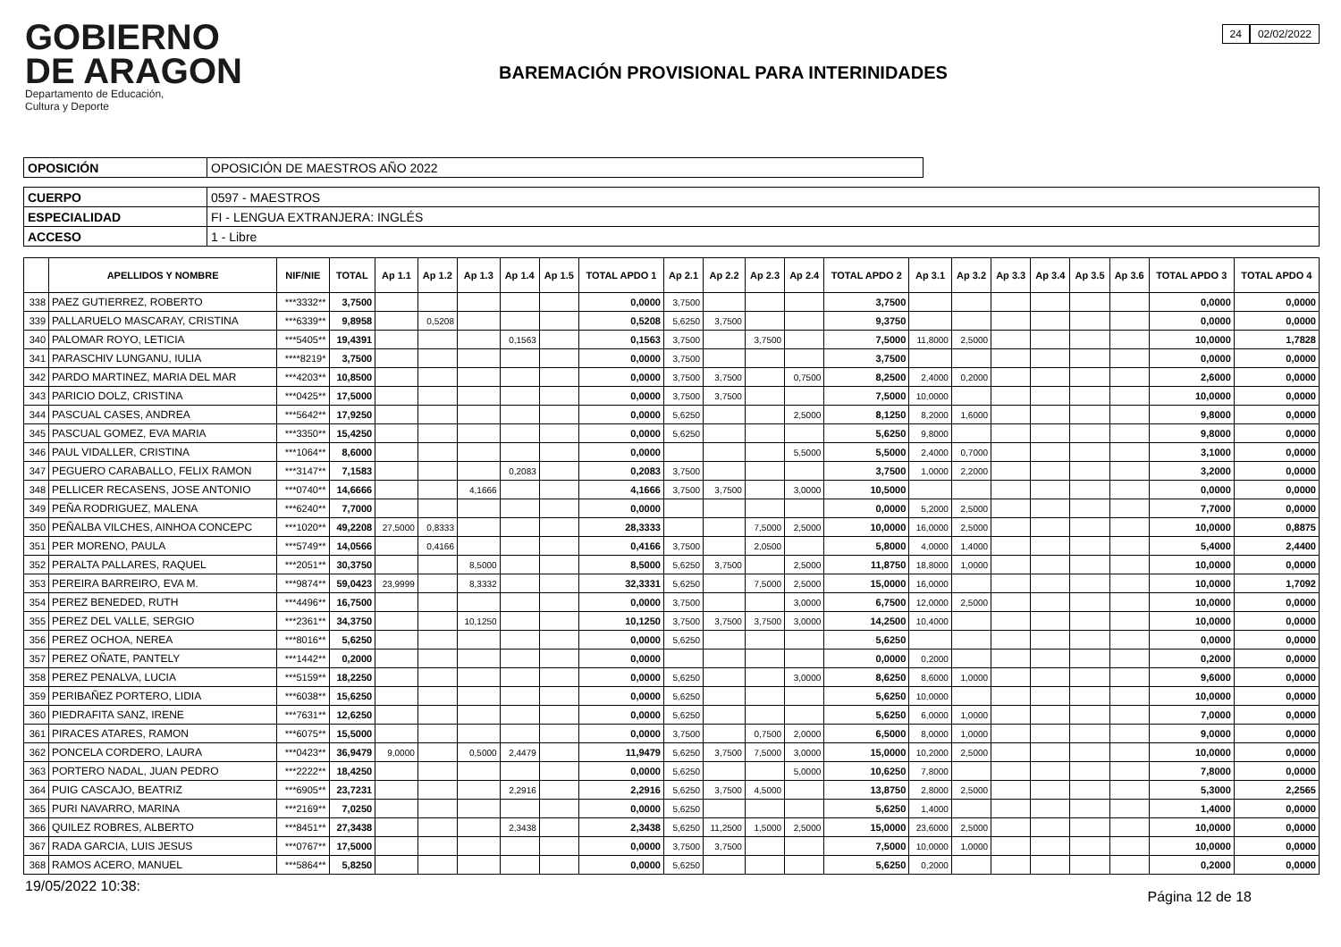GOBIERNO
DE ARAGON
Departamento de Educación,
Cultura y Deporte
BAREMACIÓN PROVISIONAL PARA INTERINIDADES
24 02/02/2022
| OPOSICIÓN | OPOSICIÓN DE MAESTROS AÑO 2022 |
| CUERPO | 0597 - MAESTROS |
| ESPECIALIDAD | FI - LENGUA EXTRANJERA: INGLÉS |
| ACCESO | 1 - Libre |
| | APELLIDOS Y NOMBRE | NIF/NIE | TOTAL | Ap 1.1 | Ap 1.2 | Ap 1.3 | Ap 1.4 | Ap 1.5 | TOTAL APDO 1 | Ap 2.1 | Ap 2.2 | Ap 2.3 | Ap 2.4 | TOTAL APDO 2 | Ap 3.1 | Ap 3.2 | Ap 3.3 | Ap 3.4 | Ap 3.5 | Ap 3.6 | TOTAL APDO 3 | TOTAL APDO 4 |
| --- | --- | --- | --- | --- | --- | --- | --- | --- | --- | --- | --- | --- | --- | --- | --- | --- | --- | --- | --- | --- | --- | --- |
| 338 | PAEZ GUTIERREZ, ROBERTO | ***3332** | 3,7500 | | | | | | 0,0000 | 3,7500 | | | | 3,7500 | | | | | | | 0,0000 | 0,0000 |
| 339 | PALLARUELO MASCARAY, CRISTINA | ***6339** | 9,8958 | | 0,5208 | | | | 0,5208 | 5,6250 | 3,7500 | | | 9,3750 | | | | | | | 0,0000 | 0,0000 |
| 340 | PALOMAR ROYO, LETICIA | ***5405** | 19,4391 | | | | 0,1563 | | 0,1563 | 3,7500 | | 3,7500 | | 7,5000 | 11,8000 | 2,5000 | | | | | 10,0000 | 1,7828 |
| 341 | PARASCHIV LUNGANU, IULIA | ****8219* | 3,7500 | | | | | | 0,0000 | 3,7500 | | | | 3,7500 | | | | | | | 0,0000 | 0,0000 |
| 342 | PARDO MARTINEZ, MARIA DEL MAR | ***4203** | 10,8500 | | | | | | 0,0000 | 3,7500 | 3,7500 | | 0,7500 | 8,2500 | 2,4000 | 0,2000 | | | | | 2,6000 | 0,0000 |
| 343 | PARICIO DOLZ, CRISTINA | ***0425** | 17,5000 | | | | | | 0,0000 | 3,7500 | 3,7500 | | | 7,5000 | 10,0000 | | | | | | 10,0000 | 0,0000 |
| 344 | PASCUAL CASES, ANDREA | ***5642** | 17,9250 | | | | | | 0,0000 | 5,6250 | | | 2,5000 | 8,1250 | 8,2000 | 1,6000 | | | | | 9,8000 | 0,0000 |
| 345 | PASCUAL GOMEZ, EVA MARIA | ***3350** | 15,4250 | | | | | | 0,0000 | 5,6250 | | | | 5,6250 | 9,8000 | | | | | | 9,8000 | 0,0000 |
| 346 | PAUL VIDALLER, CRISTINA | ***1064** | 8,6000 | | | | | | 0,0000 | | | | 5,5000 | 5,5000 | 2,4000 | 0,7000 | | | | | 3,1000 | 0,0000 |
| 347 | PEGUERO CARABALLO, FELIX RAMON | ***3147** | 7,1583 | | | | 0,2083 | | 0,2083 | 3,7500 | | | | 3,7500 | 1,0000 | 2,2000 | | | | | 3,2000 | 0,0000 |
| 348 | PELLICER RECASENS, JOSE ANTONIO | ***0740** | 14,6666 | | | 4,1666 | | | 4,1666 | 3,7500 | 3,7500 | | 3,0000 | 10,5000 | | | | | | | 0,0000 | 0,0000 |
| 349 | PEÑA RODRIGUEZ, MALENA | ***6240** | 7,7000 | | | | | | 0,0000 | | | | | 0,0000 | 5,2000 | 2,5000 | | | | | 7,7000 | 0,0000 |
| 350 | PEÑALBA VILCHES, AINHOA CONCEPC | ***1020** | 49,2208 | 27,5000 | 0,8333 | | | | 28,3333 | | | 7,5000 | 2,5000 | 10,0000 | 16,0000 | 2,5000 | | | | | 10,0000 | 0,8875 |
| 351 | PER MORENO, PAULA | ***5749** | 14,0566 | | 0,4166 | | | | 0,4166 | 3,7500 | | 2,0500 | | 5,8000 | 4,0000 | 1,4000 | | | | | 5,4000 | 2,4400 |
| 352 | PERALTA PALLARES, RAQUEL | ***2051** | 30,3750 | | | 8,5000 | | | 8,5000 | 5,6250 | 3,7500 | | 2,5000 | 11,8750 | 18,8000 | 1,0000 | | | | | 10,0000 | 0,0000 |
| 353 | PEREIRA BARREIRO, EVA M. | ***9874** | 59,0423 | 23,9999 | | 8,3332 | | | 32,3331 | 5,6250 | | 7,5000 | 2,5000 | 15,0000 | 16,0000 | | | | | | 10,0000 | 1,7092 |
| 354 | PEREZ BENEDED, RUTH | ***4496** | 16,7500 | | | | | | 0,0000 | 3,7500 | | | 3,0000 | 6,7500 | 12,0000 | 2,5000 | | | | | 10,0000 | 0,0000 |
| 355 | PEREZ DEL VALLE, SERGIO | ***2361** | 34,3750 | | | 10,1250 | | | 10,1250 | 3,7500 | 3,7500 | 3,7500 | 3,0000 | 14,2500 | 10,4000 | | | | | | 10,0000 | 0,0000 |
| 356 | PEREZ OCHOA, NEREA | ***8016** | 5,6250 | | | | | | 0,0000 | 5,6250 | | | | 5,6250 | | | | | | | 0,0000 | 0,0000 |
| 357 | PEREZ OÑATE, PANTELY | ***1442** | 0,2000 | | | | | | 0,0000 | | | | | 0,0000 | 0,2000 | | | | | | 0,2000 | 0,0000 |
| 358 | PEREZ PENALVA, LUCIA | ***5159** | 18,2250 | | | | | | 0,0000 | 5,6250 | | | 3,0000 | 8,6250 | 8,6000 | 1,0000 | | | | | 9,6000 | 0,0000 |
| 359 | PERIBAÑEZ PORTERO, LIDIA | ***6038** | 15,6250 | | | | | | 0,0000 | 5,6250 | | | | 5,6250 | 10,0000 | | | | | | 10,0000 | 0,0000 |
| 360 | PIEDRAFITA SANZ, IRENE | ***7631** | 12,6250 | | | | | | 0,0000 | 5,6250 | | | | 5,6250 | 6,0000 | 1,0000 | | | | | 7,0000 | 0,0000 |
| 361 | PIRACES ATARES, RAMON | ***6075** | 15,5000 | | | | | | 0,0000 | 3,7500 | | 0,7500 | 2,0000 | 6,5000 | 8,0000 | 1,0000 | | | | | 9,0000 | 0,0000 |
| 362 | PONCELA CORDERO, LAURA | ***0423** | 36,9479 | 9,0000 | | 0,5000 | 2,4479 | | 11,9479 | 5,6250 | 3,7500 | 7,5000 | 3,0000 | 15,0000 | 10,2000 | 2,5000 | | | | | 10,0000 | 0,0000 |
| 363 | PORTERO NADAL, JUAN PEDRO | ***2222** | 18,4250 | | | | | | 0,0000 | 5,6250 | | | 5,0000 | 10,6250 | 7,8000 | | | | | | 7,8000 | 0,0000 |
| 364 | PUIG CASCAJO, BEATRIZ | ***6905** | 23,7231 | | | | 2,2916 | | 2,2916 | 5,6250 | 3,7500 | 4,5000 | | 13,8750 | 2,8000 | 2,5000 | | | | | 5,3000 | 2,2565 |
| 365 | PURI NAVARRO, MARINA | ***2169** | 7,0250 | | | | | | 0,0000 | 5,6250 | | | | 5,6250 | 1,4000 | | | | | | 1,4000 | 0,0000 |
| 366 | QUILEZ ROBRES, ALBERTO | ***8451** | 27,3438 | | | | 2,3438 | | 2,3438 | 5,6250 | 11,2500 | 1,5000 | 2,5000 | 15,0000 | 23,6000 | 2,5000 | | | | | 10,0000 | 0,0000 |
| 367 | RADA GARCIA, LUIS JESUS | ***0767** | 17,5000 | | | | | | 0,0000 | 3,7500 | 3,7500 | | | 7,5000 | 10,0000 | 1,0000 | | | | | 10,0000 | 0,0000 |
| 368 | RAMOS ACERO, MANUEL | ***5864** | 5,8250 | | | | | | 0,0000 | 5,6250 | | | | 5,6250 | 0,2000 | | | | | | 0,2000 | 0,0000 |
19/05/2022 10:38: Página 12 de 18